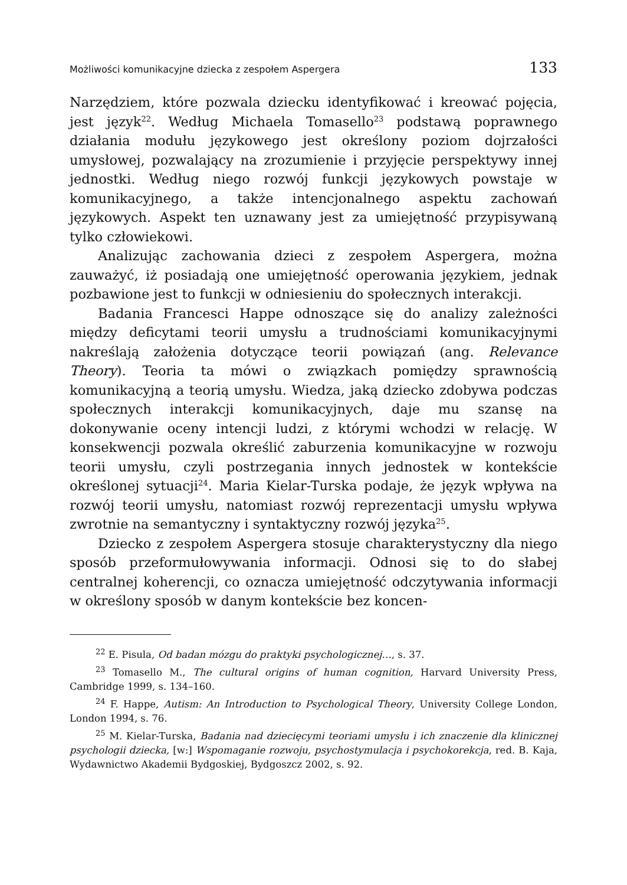Możliwości komunikacyjne dziecka z zespołem Aspergera 133
Narzędziem, które pozwala dziecku identyfikować i kreować pojęcia, jest język<sup>22</sup>. Według Michaela Tomasello<sup>23</sup> podstawą poprawnego działania modułu językowego jest określony poziom dojrzałości umysłowej, pozwalający na zrozumienie i przyjęcie perspektywy innej jednostki. Według niego rozwój funkcji językowych powstaje w komunikacyjnego, a także intencjonalnego aspektu zachowań językowych. Aspekt ten uznawany jest za umiejętność przypisywaną tylko człowiekowi.
Analizując zachowania dzieci z zespołem Aspergera, można zauważyć, iż posiadają one umiejętność operowania językiem, jednak pozbawione jest to funkcji w odniesieniu do społecznych interakcji.
Badania Francesci Happe odnoszące się do analizy zależności między deficytami teorii umysłu a trudnościami komunikacyjnymi nakreślają założenia dotyczące teorii powiązań (ang. Relevance Theory). Teoria ta mówi o związkach pomiędzy sprawnością komunikacyjną a teorią umysłu. Wiedza, jaką dziecko zdobywa podczas społecznych interakcji komunikacyjnych, daje mu szansę na dokonywanie oceny intencji ludzi, z którymi wchodzi w relację. W konsekwencji pozwala określić zaburzenia komunikacyjne w rozwoju teorii umysłu, czyli postrzegania innych jednostek w kontekście określonej sytuacji<sup>24</sup>. Maria Kielar-Turska podaje, że język wpływa na rozwój teorii umysłu, natomiast rozwój reprezentacji umysłu wpływa zwrotnie na semantyczny i syntaktyczny rozwój języka<sup>25</sup>.
Dziecko z zespołem Aspergera stosuje charakterystyczny dla niego sposób przeformułowywania informacji. Odnosi się to do słabej centralnej koherencji, co oznacza umiejętność odczytywania informacji w określony sposób w danym kontekście bez koncen-
<sup>22</sup> E. Pisula, Od badan mózgu do praktyki psychologicznej…, s. 37.
<sup>23</sup> Tomasello M., The cultural origins of human cognition, Harvard University Press, Cambridge 1999, s. 134–160.
<sup>24</sup> F. Happe, Autism: An Introduction to Psychological Theory, University College London, London 1994, s. 76.
<sup>25</sup> M. Kielar-Turska, Badania nad dziecięcymi teoriami umysłu i ich znaczenie dla klinicznej psychologii dziecka, [w:] Wspomaganie rozwoju, psychostymulacja i psychokorekcja, red. B. Kaja, Wydawnictwo Akademii Bydgoskiej, Bydgoszcz 2002, s. 92.